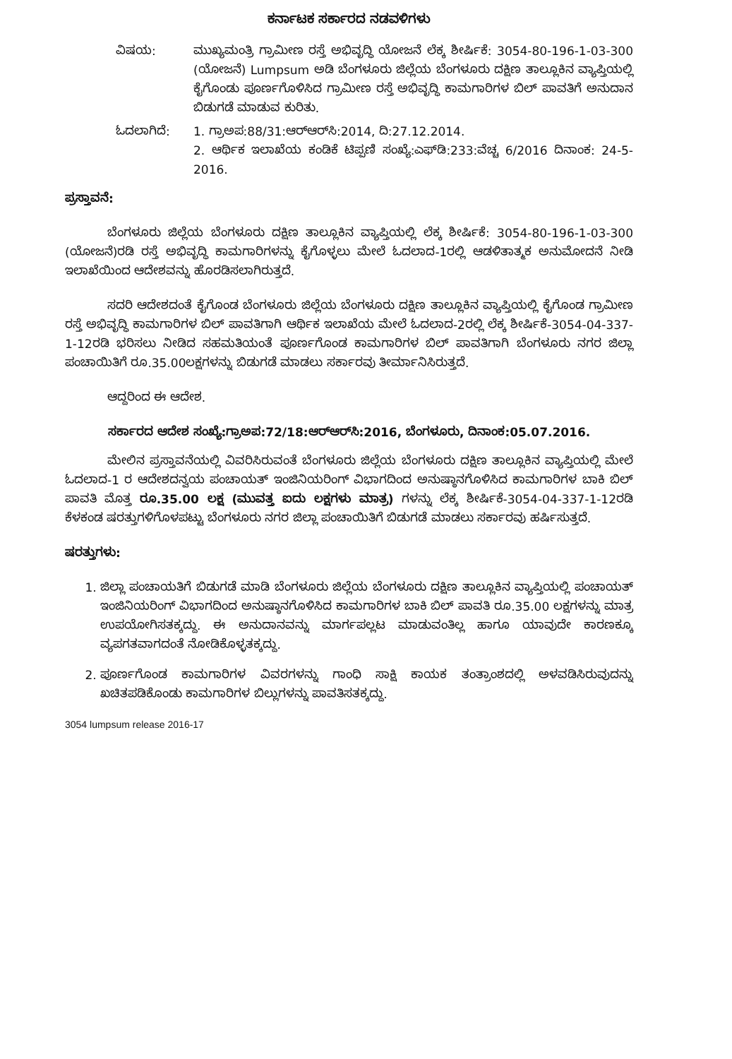ಕರ್ನಾಟಕ ಸರ್ಕಾರದ ನಡವಳಿಗಳು
ವಿಷಯ: ಮುಖ್ಯಮಂತ್ರಿ ಗ್ರಾಮೀಣ ರಸ್ತೆ ಅಭಿವೃದ್ಧಿ ಯೋಜನೆ ಲೆಕ್ಕ ಶೀರ್ಷಿಕೆ: 3054-80-196-1-03-300 (ಯೋಜನೆ) Lumpsum ಅಡಿ ಬೆಂಗಳೂರು ಜಿಲ್ಲೆಯ ಬೆಂಗಳೂರು ದಕ್ಷಿಣ ತಾಲ್ಲೂಕಿನ ವ್ಯಾಪ್ತಿಯಲ್ಲಿ ಕೈಗೊಂಡು ಪೂರ್ಣಗೊಳಿಸಿದ ಗ್ರಾಮೀಣ ರಸ್ತೆ ಅಭಿವೃದ್ಧಿ ಕಾಮಗಾರಿಗಳ ಬಿಲ್ ಪಾವತಿಗೆ ಅನುದಾನ ಬಿಡುಗಡೆ ಮಾಡುವ ಕುರಿತು.
ಓದಲಾಗಿದೆ: 1. ಗ್ರಾಅಪ:88/31:ಆರ್‌ಆರ್‌ಸಿ:2014, ದಿ:27.12.2014.
2. ಆರ್ಥಿಕ ಇಲಾಖೆಯ ಕಂಡಿಕೆ ಟಿಪ್ಪಣಿ ಸಂಖ್ಯೆ:ಎಫ್‌ಡಿ:233:ವೆಚ್ಚ 6/2016 ದಿನಾಂಕ: 24-5-2016.
ಪ್ರಸ್ತಾವನೆ:
ಬೆಂಗಳೂರು ಜಿಲ್ಲೆಯ ಬೆಂಗಳೂರು ದಕ್ಷಿಣ ತಾಲ್ಲೂಕಿನ ವ್ಯಾಪ್ತಿಯಲ್ಲಿ ಲೆಕ್ಕ ಶೀರ್ಷಿಕೆ: 3054-80-196-1-03-300 (ಯೋಜನೆ)ರಡಿ ರಸ್ತೆ ಅಭಿವೃದ್ಧಿ ಕಾಮಗಾರಿಗಳನ್ನು ಕೈಗೊಳ್ಳಲು ಮೇಲೆ ಓದಲಾದ-1ರಲ್ಲಿ ಆಡಳಿತಾತ್ಮಕ ಅನುಮೋದನೆ ನೀಡಿ ಇಲಾಖೆಯಿಂದ ಆದೇಶವನ್ನು ಹೊರಡಿಸಲಾಗಿರುತ್ತದೆ.
ಸದರಿ ಆದೇಶದಂತೆ ಕೈಗೊಂಡ ಬೆಂಗಳೂರು ಜಿಲ್ಲೆಯ ಬೆಂಗಳೂರು ದಕ್ಷಿಣ ತಾಲ್ಲೂಕಿನ ವ್ಯಾಪ್ತಿಯಲ್ಲಿ ಕೈಗೊಂಡ ಗ್ರಾಮೀಣ ರಸ್ತೆ ಅಭಿವೃದ್ಧಿ ಕಾಮಗಾರಿಗಳ ಬಿಲ್ ಪಾವತಿಗಾಗಿ ಆರ್ಥಿಕ ಇಲಾಖೆಯ ಮೇಲೆ ಓದಲಾದ-2ರಲ್ಲಿ ಲೆಕ್ಕ ಶೀರ್ಷಿಕೆ-3054-04-337-1-12ರಡಿ ಭರಿಸಲು ನೀಡಿದ ಸಹಮತಿಯಂತೆ ಪೂರ್ಣಗೊಂಡ ಕಾಮಗಾರಿಗಳ ಬಿಲ್ ಪಾವತಿಗಾಗಿ ಬೆಂಗಳೂರು ನಗರ ಜಿಲ್ಲಾ ಪಂಚಾಯಿತಿಗೆ ರೂ.35.00ಲಕ್ಷಗಳನ್ನು ಬಿಡುಗಡೆ ಮಾಡಲು ಸರ್ಕಾರವು ತೀರ್ಮಾನಿಸಿರುತ್ತದೆ.
ಆದ್ದರಿಂದ ಈ ಆದೇಶ.
ಸರ್ಕಾರದ ಆದೇಶ ಸಂಖ್ಯೆ:ಗ್ರಾಅಪ:72/18:ಆರ್‌ಆರ್‌ಸಿ:2016, ಬೆಂಗಳೂರು, ದಿನಾಂಕ:05.07.2016.
ಮೇಲಿನ ಪ್ರಸ್ತಾವನೆಯಲ್ಲಿ ವಿವರಿಸಿರುವಂತೆ ಬೆಂಗಳೂರು ಜಿಲ್ಲೆಯ ಬೆಂಗಳೂರು ದಕ್ಷಿಣ ತಾಲ್ಲೂಕಿನ ವ್ಯಾಪ್ತಿಯಲ್ಲಿ ಮೇಲೆ ಓದಲಾದ-1 ರ ಆದೇಶದನ್ವಯ ಪಂಚಾಯತ್ ಇಂಜಿನಿಯರಿಂಗ್ ವಿಭಾಗದಿಂದ ಅನುಷ್ಠಾನಗೊಳಿಸಿದ ಕಾಮಗಾರಿಗಳ ಬಾಕಿ ಬಿಲ್ ಪಾವತಿ ಮೊತ್ತ ರೂ.35.00 ಲಕ್ಷ (ಮುವತ್ತ ಐದು ಲಕ್ಷಗಳು ಮಾತ್ರ) ಗಳನ್ನು ಲೆಕ್ಕ ಶೀರ್ಷಿಕೆ-3054-04-337-1-12ರಡಿ ಕೆಳಕಂಡ ಷರತ್ತುಗಳಿಗೊಳಪಟ್ಟು ಬೆಂಗಳೂರು ನಗರ ಜಿಲ್ಲಾ ಪಂಚಾಯಿತಿಗೆ ಬಿಡುಗಡೆ ಮಾಡಲು ಸರ್ಕಾರವು ಹರ್ಷಿಸುತ್ತದೆ.
ಷರತ್ತುಗಳು:
1. ಜಿಲ್ಲಾ ಪಂಚಾಯತಿಗೆ ಬಿಡುಗಡೆ ಮಾಡಿ ಬೆಂಗಳೂರು ಜಿಲ್ಲೆಯ ಬೆಂಗಳೂರು ದಕ್ಷಿಣ ತಾಲ್ಲೂಕಿನ ವ್ಯಾಪ್ತಿಯಲ್ಲಿ ಪಂಚಾಯತ್ ಇಂಜಿನಿಯರಿಂಗ್ ವಿಭಾಗದಿಂದ ಅನುಷ್ಠಾನಗೊಳಿಸಿದ ಕಾಮಗಾರಿಗಳ ಬಾಕಿ ಬಿಲ್ ಪಾವತಿ ರೂ.35.00 ಲಕ್ಷಗಳನ್ನು ಮಾತ್ರ ಉಪಯೋಗಿಸತಕ್ಕದ್ದು. ಈ ಅನುದಾನವನ್ನು ಮಾರ್ಗಪಲ್ಲಟ ಮಾಡುವಂತಿಲ್ಲ ಹಾಗೂ ಯಾವುದೇ ಕಾರಣಕ್ಕೂ ವ್ಯಪಗತವಾಗದಂತೆ ನೋಡಿಕೊಳ್ಳತಕ್ಕದ್ದು.
2. ಪೂರ್ಣಗೊಂಡ ಕಾಮಗಾರಿಗಳ ವಿವರಗಳನ್ನು ಗಾಂಧಿ ಸಾಕ್ಷಿ ಕಾಯಕ ತಂತ್ರಾಂಶದಲ್ಲಿ ಅಳವಡಿಸಿರುವುದನ್ನು ಖಚಿತಪಡಿಕೊಂಡು ಕಾಮಗಾರಿಗಳ ಬಿಲ್ಲುಗಳನ್ನು ಪಾವತಿಸತಕ್ಕದ್ದು.
3054 lumpsum release 2016-17